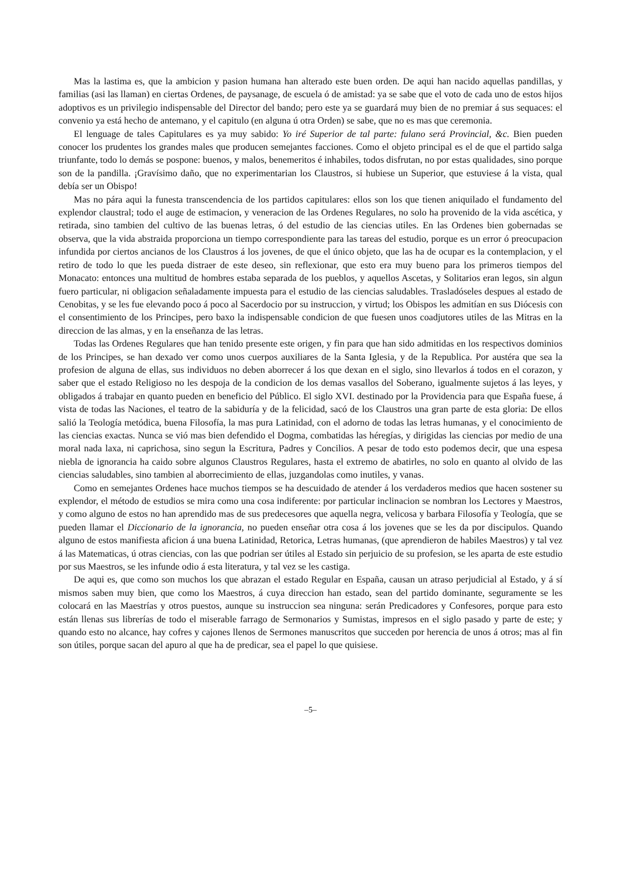Mas la lastima es, que la ambicion y pasion humana han alterado este buen orden. De aqui han nacido aquellas pandillas, y familias (asi las llaman) en ciertas Ordenes, de paysanage, de escuela ó de amistad: ya se sabe que el voto de cada uno de estos hijos adoptivos es un privilegio indispensable del Director del bando; pero este ya se guardará muy bien de no premiar á sus sequaces: el convenio ya está hecho de antemano, y el capitulo (en alguna ú otra Orden) se sabe, que no es mas que ceremonia.
El lenguage de tales Capitulares es ya muy sabido: Yo iré Superior de tal parte: fulano será Provincial, &c. Bien pueden conocer los prudentes los grandes males que producen semejantes facciones. Como el objeto principal es el de que el partido salga triunfante, todo lo demás se pospone: buenos, y malos, benemeritos é inhabiles, todos disfrutan, no por estas qualidades, sino porque son de la pandilla. ¡Gravísimo daño, que no experimentarian los Claustros, si hubiese un Superior, que estuviese á la vista, qual debía ser un Obispo!
Mas no pára aqui la funesta transcendencia de los partidos capitulares: ellos son los que tienen aniquilado el fundamento del explendor claustral; todo el auge de estimacion, y veneracion de las Ordenes Regulares, no solo ha provenido de la vida ascética, y retirada, sino tambien del cultivo de las buenas letras, ó del estudio de las ciencias utiles. En las Ordenes bien gobernadas se observa, que la vida abstraida proporciona un tiempo correspondiente para las tareas del estudio, porque es un error ó preocupacion infundida por ciertos ancianos de los Claustros á los jovenes, de que el único objeto, que las ha de ocupar es la contemplacion, y el retiro de todo lo que les pueda distraer de este deseo, sin reflexionar, que esto era muy bueno para los primeros tiempos del Monacato: entonces una multitud de hombres estaba separada de los pueblos, y aquellos Ascetas, y Solitarios eran legos, sin algun fuero particular, ni obligacion señaladamente impuesta para el estudio de las ciencias saludables. Trasladóseles despues al estado de Cenobitas, y se les fue elevando poco á poco al Sacerdocio por su instruccion, y virtud; los Obispos les admitían en sus Diócesis con el consentimiento de los Principes, pero baxo la indispensable condicion de que fuesen unos coadjutores utiles de las Mitras en la direccion de las almas, y en la enseñanza de las letras.
Todas las Ordenes Regulares que han tenido presente este origen, y fin para que han sido admitidas en los respectivos dominios de los Principes, se han dexado ver como unos cuerpos auxiliares de la Santa Iglesia, y de la Republica. Por austéra que sea la profesion de alguna de ellas, sus individuos no deben aborrecer á los que dexan en el siglo, sino llevarlos á todos en el corazon, y saber que el estado Religioso no les despoja de la condicion de los demas vasallos del Soberano, igualmente sujetos á las leyes, y obligados á trabajar en quanto pueden en beneficio del Público. El siglo XVI. destinado por la Providencia para que España fuese, á vista de todas las Naciones, el teatro de la sabiduría y de la felicidad, sacó de los Claustros una gran parte de esta gloria: De ellos salió la Teología metódica, buena Filosofía, la mas pura Latinidad, con el adorno de todas las letras humanas, y el conocimiento de las ciencias exactas. Nunca se vió mas bien defendido el Dogma, combatidas las héregías, y dirigidas las ciencias por medio de una moral nada laxa, ni caprichosa, sino segun la Escritura, Padres y Concilios. A pesar de todo esto podemos decir, que una espesa niebla de ignorancia ha caido sobre algunos Claustros Regulares, hasta el extremo de abatirles, no solo en quanto al olvido de las ciencias saludables, sino tambien al aborrecimiento de ellas, juzgandolas como inutiles, y vanas.
Como en semejantes Ordenes hace muchos tiempos se ha descuidado de atender á los verdaderos medios que hacen sostener su explendor, el método de estudios se mira como una cosa indiferente: por particular inclinacion se nombran los Lectores y Maestros, y como alguno de estos no han aprendido mas de sus predecesores que aquella negra, velicosa y barbara Filosofía y Teología, que se pueden llamar el Diccionario de la ignorancia, no pueden enseñar otra cosa á los jovenes que se les da por discipulos. Quando alguno de estos manifiesta aficion á una buena Latinidad, Retorica, Letras humanas, (que aprendieron de habiles Maestros) y tal vez á las Matematicas, ú otras ciencias, con las que podrian ser útiles al Estado sin perjuicio de su profesion, se les aparta de este estudio por sus Maestros, se les infunde odio á esta literatura, y tal vez se les castiga.
De aqui es, que como son muchos los que abrazan el estado Regular en España, causan un atraso perjudicial al Estado, y á sí mismos saben muy bien, que como los Maestros, á cuya direccion han estado, sean del partido dominante, seguramente se les colocará en las Maestrías y otros puestos, aunque su instruccion sea ninguna: serán Predicadores y Confesores, porque para esto están llenas sus librerías de todo el miserable farrago de Sermonarios y Sumistas, impresos en el siglo pasado y parte de este; y quando esto no alcance, hay cofres y cajones llenos de Sermones manuscritos que succeden por herencia de unos á otros; mas al fin son útiles, porque sacan del apuro al que ha de predicar, sea el papel lo que quisiese.
–5–